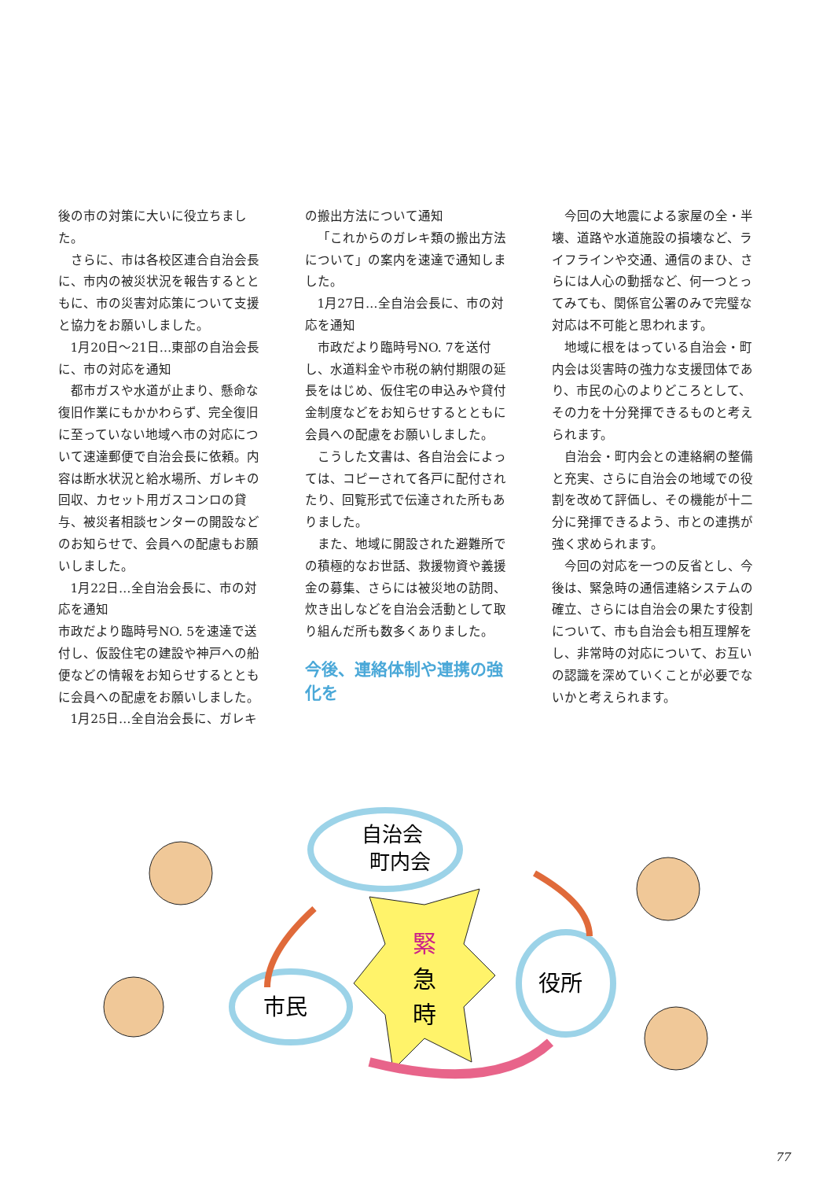後の市の対策に大いに役立ちました。
さらに、市は各校区連合自治会長に、市内の被災状況を報告するとともに、市の災害対応策について支援と協力をお願いしました。
1月20日～21日…東部の自治会長に、市の対応を通知
都市ガスや水道が止まり、懸命な復旧作業にもかかわらず、完全復旧に至っていない地域へ市の対応について速達郵便で自治会長に依頼。内容は断水状況と給水場所、ガレキの回収、カセット用ガスコンロの貸与、被災者相談センターの開設などのお知らせで、会員への配慮もお願いしました。
1月22日…全自治会長に、市の対応を通知
市政だより臨時号NO. 5を速達で送付し、仮設住宅の建設や神戸への船便などの情報をお知らせするとともに会員への配慮をお願いしました。
1月25日…全自治会長に、ガレキ
の搬出方法について通知
「これからのガレキ類の搬出方法について」の案内を速達で通知しました。
1月27日…全自治会長に、市の対応を通知
市政だより臨時号NO. 7を送付し、水道料金や市税の納付期限の延長をはじめ、仮住宅の申込みや貸付金制度などをお知らせするとともに会員への配慮をお願いしました。
こうした文書は、各自治会によっては、コピーされて各戸に配付されたり、回覧形式で伝達された所もありました。
また、地域に開設された避難所での積極的なお世話、救援物資や義援金の募集、さらには被災地の訪問、炊き出しなどを自治会活動として取り組んだ所も数多くありました。
今後、連絡体制や連携の強化を
今回の大地震による家屋の全・半壊、道路や水道施設の損壊など、ライフラインや交通、通信のまひ、さらには人心の動揺など、何一つとってみても、関係官公署のみで完璧な対応は不可能と思われます。
地域に根をはっている自治会・町内会は災害時の強力な支援団体であり、市民の心のよりどころとして、その力を十分発揮できるものと考えられます。
自治会・町内会との連絡網の整備と充実、さらに自治会の地域での役割を改めて評価し、その機能が十二分に発揮できるよう、市との連携が強く求められます。
今回の対応を一つの反省とし、今後は、緊急時の通信連絡システムの確立、さらには自治会の果たす役割について、市も自治会も相互理解をし、非常時の対応について、お互いの認識を深めていくことが必要でないかと考えられます。
自治会
町内会
市民
役所
緊
急
時
77